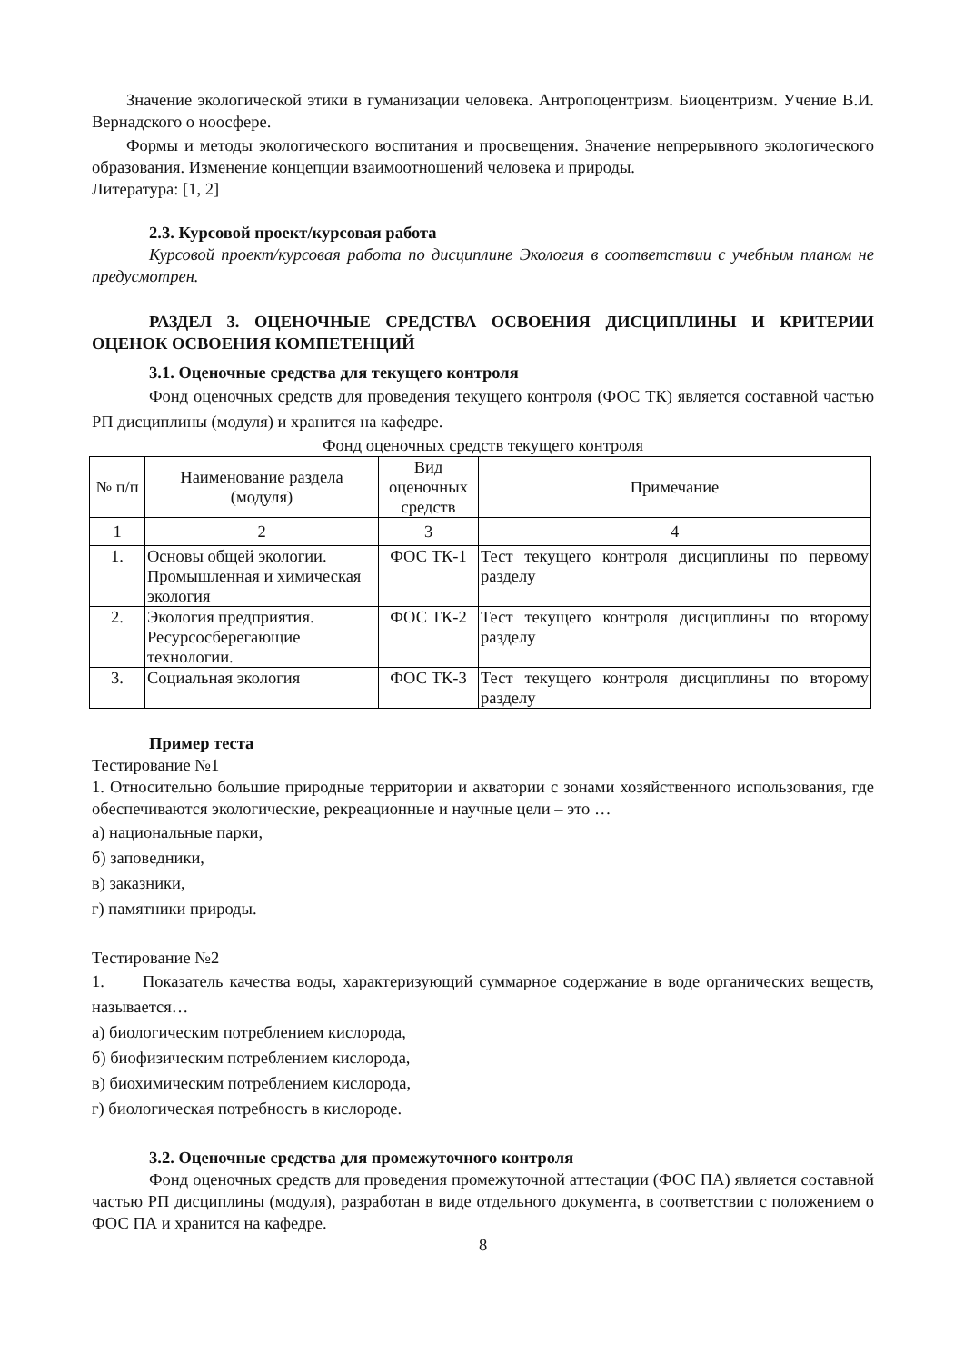Значение экологической этики в гуманизации человека. Антропоцентризм. Биоцентризм. Учение В.И. Вернадского о ноосфере.
Формы и методы экологического воспитания и просвещения. Значение непрерывного экологического образования. Изменение концепции взаимоотношений человека и природы.
Литература: [1, 2]
2.3. Курсовой проект/курсовая работа
Курсовой проект/курсовая работа по дисциплине Экология в соответствии с учебным планом не предусмотрен.
РАЗДЕЛ 3. ОЦЕНОЧНЫЕ СРЕДСТВА ОСВОЕНИЯ ДИСЦИПЛИНЫ И КРИТЕРИИ ОЦЕНОК ОСВОЕНИЯ КОМПЕТЕНЦИЙ
3.1. Оценочные средства для текущего контроля
Фонд оценочных средств для проведения текущего контроля (ФОС ТК) является составной частью РП дисциплины (модуля) и хранится на кафедре.
Фонд оценочных средств текущего контроля
| № п/п | Наименование раздела (модуля) | Вид оценочных средств | Примечание |
| --- | --- | --- | --- |
| 1 | 2 | 3 | 4 |
| 1. | Основы общей экологии. Промышленная и химическая экология | ФОС ТК-1 | Тест текущего контроля дисциплины по первому разделу |
| 2. | Экология предприятия. Ресурсосберегающие технологии. | ФОС ТК-2 | Тест текущего контроля дисциплины по второму разделу |
| 3. | Социальная экология | ФОС ТК-3 | Тест текущего контроля дисциплины по второму разделу |
Пример теста
Тестирование №1
1. Относительно большие природные территории и акватории с зонами хозяйственного использования, где обеспечиваются экологические, рекреационные и научные цели – это …
а) национальные парки,
б) заповедники,
в) заказники,
г) памятники природы.
Тестирование №2
1. Показатель качества воды, характеризующий суммарное содержание в воде органических веществ, называется…
а) биологическим потреблением кислорода,
б) биофизическим потреблением кислорода,
в) биохимическим потреблением кислорода,
г) биологическая потребность в кислороде.
3.2. Оценочные средства для промежуточного контроля
Фонд оценочных средств для проведения промежуточной аттестации (ФОС ПА) является составной частью РП дисциплины (модуля), разработан в виде отдельного документа, в соответствии с положением о ФОС ПА и хранится на кафедре.
8